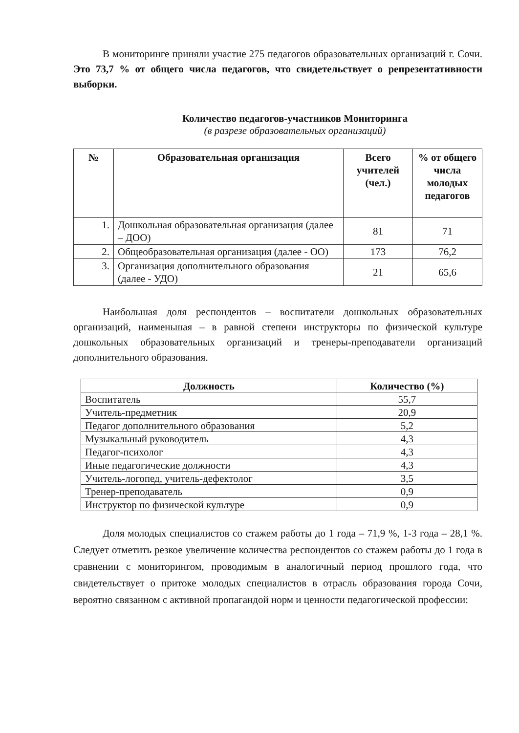В мониторинге приняли участие 275 педагогов образовательных организаций г. Сочи. Это 73,7 % от общего числа педагогов, что свидетельствует о репрезентативности выборки.
Количество педагогов-участников Мониторинга
(в разрезе образовательных организаций)
| № | Образовательная организация | Всего учителей (чел.) | % от общего числа молодых педагогов |
| --- | --- | --- | --- |
| 1. | Дошкольная образовательная организация (далее – ДОО) | 81 | 71 |
| 2. | Общеобразовательная организация (далее - ОО) | 173 | 76,2 |
| 3. | Организация дополнительного образования (далее - УДО) | 21 | 65,6 |
Наибольшая доля респондентов – воспитатели дошкольных образовательных организаций, наименьшая – в равной степени инструкторы по физической культуре дошкольных образовательных организаций и тренеры-преподаватели организаций дополнительного образования.
| Должность | Количество (%) |
| --- | --- |
| Воспитатель | 55,7 |
| Учитель-предметник | 20,9 |
| Педагог дополнительного образования | 5,2 |
| Музыкальный руководитель | 4,3 |
| Педагог-психолог | 4,3 |
| Иные педагогические должности | 4,3 |
| Учитель-логопед, учитель-дефектолог | 3,5 |
| Тренер-преподаватель | 0,9 |
| Инструктор по физической культуре | 0,9 |
Доля молодых специалистов со стажем работы до 1 года – 71,9 %, 1-3 года – 28,1 %. Следует отметить резкое увеличение количества респондентов со стажем работы до 1 года в сравнении с мониторингом, проводимым в аналогичный период прошлого года, что свидетельствует о притоке молодых специалистов в отрасль образования города Сочи, вероятно связанном с активной пропагандой норм и ценности педагогической профессии: